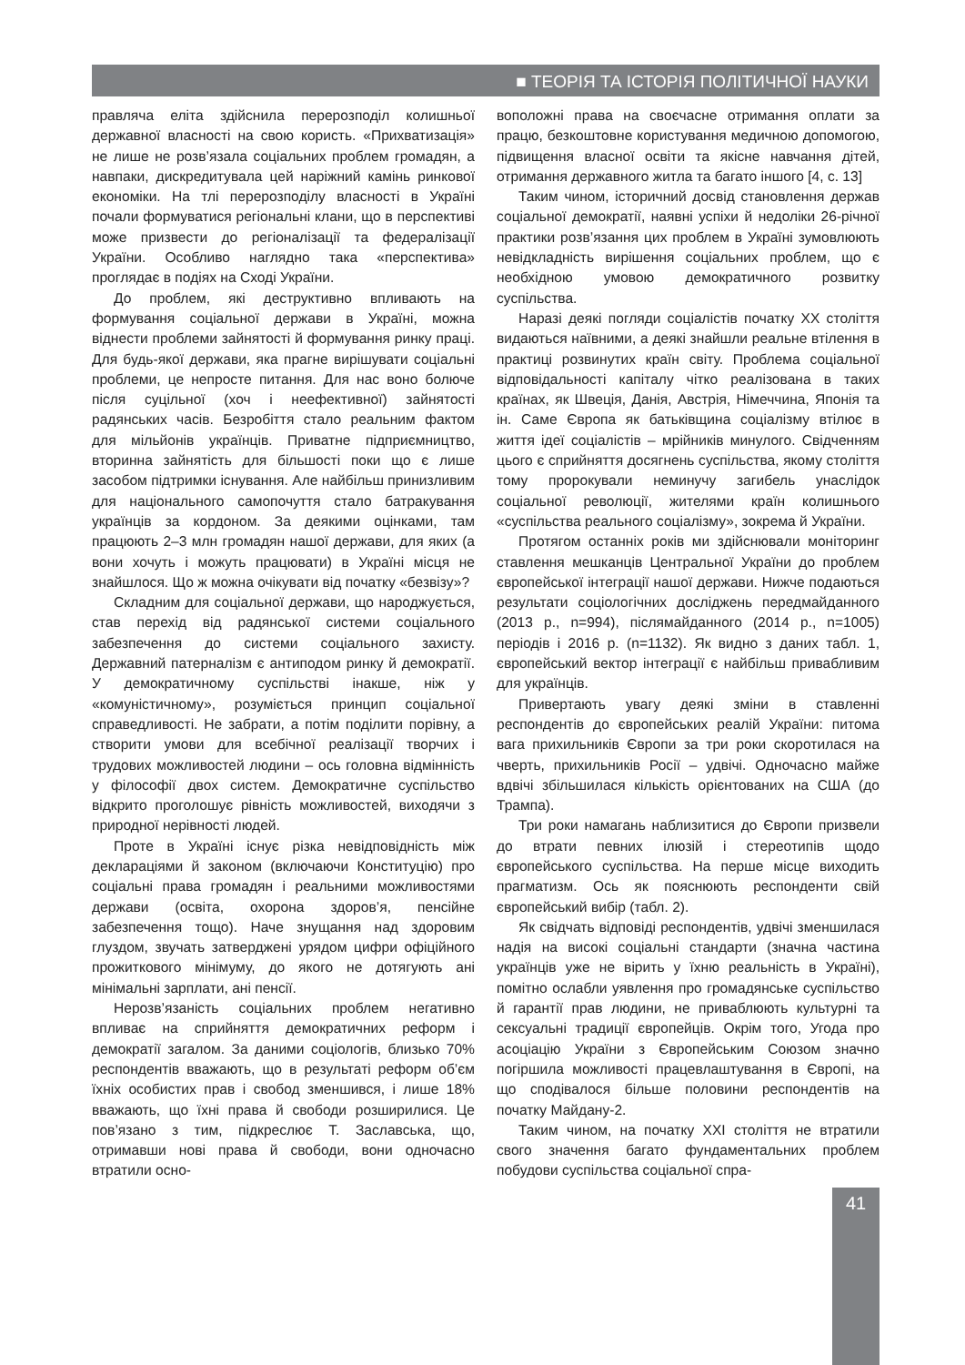■ ТЕОРІЯ ТА ІСТОРІЯ ПОЛІТИЧНОЇ НАУКИ
правляча еліта здійснила перерозподіл колишньої державної власності на свою користь. «Прихватизація» не лише не розв’язала соціальних проблем громадян, а навпаки, дискредитувала цей наріжний камінь ринкової економіки. На тлі перерозподілу власності в Україні почали формуватися регіональні клани, що в перспективі може призвести до регіоналізації та федералізації України. Особливо наглядно така «перспектива» проглядає в подіях на Сході України.
До проблем, які деструктивно впливають на формування соціальної держави в Україні, можна віднести проблеми зайнятості й формування ринку праці. Для будь-якої держави, яка прагне вирішувати соціальні проблеми, це непросте питання. Для нас воно болюче після суцільної (хоч і неефективної) зайнятості радянських часів. Безробіття стало реальним фактом для мільйонів українців. Приватне підприємництво, вторинна зайнятість для більшості поки що є лише засобом підтримки існування. Але найбільш принизливим для національного самопочуття стало батракування українців за кордоном. За деякими оцінками, там працюють 2–3 млн громадян нашої держави, для яких (а вони хочуть і можуть працювати) в Україні місця не знайшлося. Що ж можна очікувати від початку «безвізу»?
Складним для соціальної держави, що народжується, став перехід від радянської системи соціального забезпечення до системи соціального захисту. Державний патерналізм є антиподом ринку й демократії. У демократичному суспільстві інакше, ніж у «комуністичному», розуміється принцип соціальної справедливості. Не забрати, а потім поділити порівну, а створити умови для всебічної реалізації творчих і трудових можливостей людини – ось головна відмінність у філософії двох систем. Демократичне суспільство відкрито проголошує рівність можливостей, виходячи з природної нерівності людей.
Проте в Україні існує різка невідповідність між деклараціями й законом (включаючи Конституцію) про соціальні права громадян і реальними можливостями держави (освіта, охорона здоров’я, пенсійне забезпечення тощо). Наче знущання над здоровим глуздом, звучать затверджені урядом цифри офіційного прожиткового мінімуму, до якого не дотягують ані мінімальні зарплати, ані пенсії.
Нерозв’язаність соціальних проблем негативно впливає на сприйняття демократичних реформ і демократії загалом. За даними соціологів, близько 70% респондентів вважають, що в результаті реформ об’єм їхніх особистих прав і свобод зменшився, і лише 18% вважають, що їхні права й свободи розширилися. Це пов’язано з тим, підкреслює Т. Заславська, що, отримавши нові права й свободи, вони одночасно втратили осно-
воположні права на своєчасне отримання оплати за працю, безкоштовне користування медичною допомогою, підвищення власної освіти та якісне навчання дітей, отримання державного житла та багато іншого [4, с. 13]
Таким чином, історичний досвід становлення держав соціальної демократії, наявні успіхи й недоліки 26-річної практики розв’язання цих проблем в Україні зумовлюють невідкладність вирішення соціальних проблем, що є необхідною умовою демократичного розвитку суспільства.
Наразі деякі погляди соціалістів початку ХХ століття видаються наївними, а деякі знайшли реальне втілення в практиці розвинутих країн світу. Проблема соціальної відповідальності капіталу чітко реалізована в таких країнах, як Швеція, Данія, Австрія, Німеччина, Японія та ін. Саме Європа як батьківщина соціалізму втілює в життя ідеї соціалістів – мрійників минулого. Свідченням цього є сприйняття досягнень суспільства, якому століття тому пророкували неминучу загибель унаслідок соціальної революції, жителями країн колишнього «суспільства реального соціалізму», зокрема й України.
Протягом останніх років ми здійснювали моніторинг ставлення мешканців Центральної України до проблем європейської інтеграції нашої держави. Нижче подаються результати соціологічних досліджень передмайданного (2013 р., n=994), післямайданного (2014 р., n=1005) періодів і 2016 р. (n=1132). Як видно з даних табл. 1, європейський вектор інтеграції є найбільш привабливим для українців.
Привертають увагу деякі зміни в ставленні респондентів до європейських реалій України: питома вага прихильників Європи за три роки скоротилася на чверть, прихильників Росії – удвічі. Одночасно майже вдвічі збільшилася кількість орієнтованих на США (до Трампа).
Три роки намагань наблизитися до Європи призвели до втрати певних ілюзій і стереотипів щодо європейського суспільства. На перше місце виходить прагматизм. Ось як пояснюють респонденти свій європейський вибір (табл. 2).
Як свідчать відповіді респондентів, удвічі зменшилася надія на високі соціальні стандарти (значна частина українців уже не вірить у їхню реальність в Україні), помітно ослабли уявлення про громадянське суспільство й гарантії прав людини, не приваблюють культурні та сексуальні традиції європейців. Окрім того, Угода про асоціацію України з Європейським Союзом значно погіршила можливості працевлаштування в Європі, на що сподівалося більше половини респондентів на початку Майдану-2.
Таким чином, на початку ХХІ століття не втратили свого значення багато фундаментальних проблем побудови суспільства соціальної спра-
41